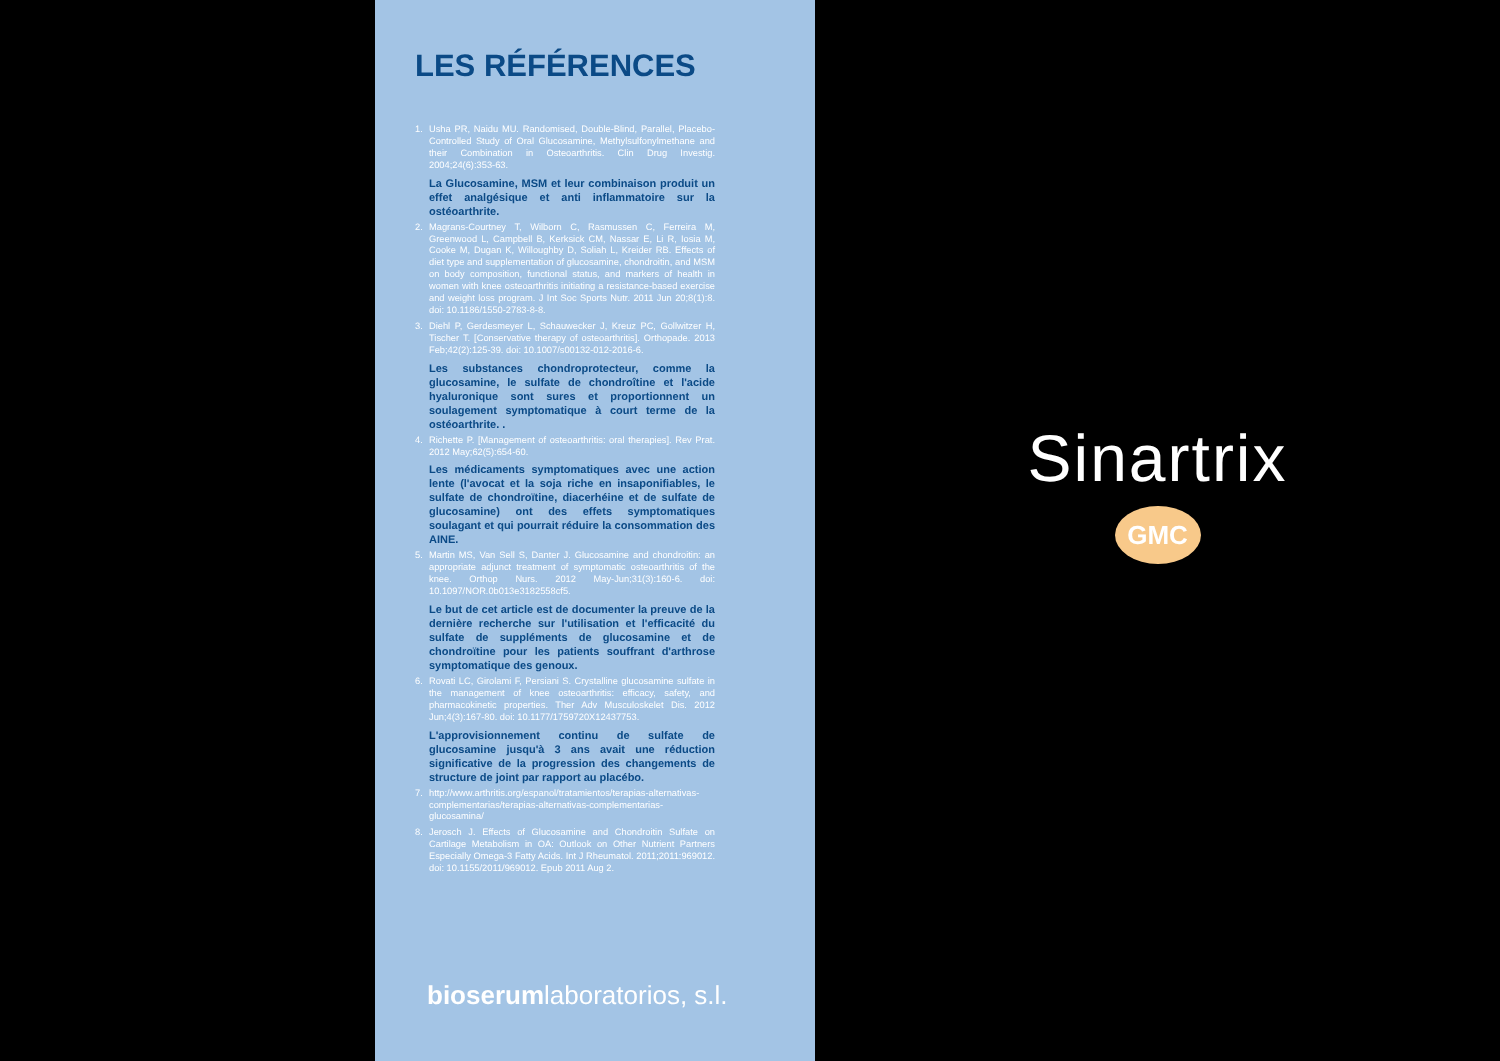LES RÉFÉRENCES
1. Usha PR, Naidu MU. Randomised, Double-Blind, Parallel, Placebo-Controlled Study of Oral Glucosamine, Methylsulfonylmethane and their Combination in Osteoarthritis. Clin Drug Investig. 2004;24(6):353-63.
La Glucosamine, MSM et leur combinaison produit un effet analgésique et anti inflammatoire sur la ostéoarthrite.
2. Magrans-Courtney T, Wilborn C, Rasmussen C, Ferreira M, Greenwood L, Campbell B, Kerksick CM, Nassar E, Li R, Iosia M, Cooke M, Dugan K, Willoughby D, Soliah L, Kreider RB. Effects of diet type and supplementation of glucosamine, chondroitin, and MSM on body composition, functional status, and markers of health in women with knee osteoarthritis initiating a resistance-based exercise and weight loss program. J Int Soc Sports Nutr. 2011 Jun 20;8(1):8. doi: 10.1186/1550-2783-8-8.
3. Diehl P, Gerdesmeyer L, Schauwecker J, Kreuz PC, Gollwitzer H, Tischer T. [Conservative therapy of osteoarthritis]. Orthopade. 2013 Feb;42(2):125-39. doi: 10.1007/s00132-012-2016-6.
Les substances chondroprotecteur, comme la glucosamine, le sulfate de chondroîtine et l'acide hyaluronique sont sures et proportionnent un soulagement symptomatique à court terme de la ostéoarthrite. .
4. Richette P. [Management of osteoarthritis: oral therapies]. Rev Prat. 2012 May;62(5):654-60.
Les médicaments symptomatiques avec une action lente (l'avocat et la soja riche en insaponifiables, le sulfate de chondroïtine, diacerhéine et de sulfate de glucosamine) ont des effets symptomatiques soulagant et qui pourrait réduire la consommation des AINE.
5. Martin MS, Van Sell S, Danter J. Glucosamine and chondroitin: an appropriate adjunct treatment of symptomatic osteoarthritis of the knee. Orthop Nurs. 2012 May-Jun;31(3):160-6. doi: 10.1097/NOR.0b013e3182558cf5.
Le but de cet article est de documenter la preuve de la dernière recherche sur l'utilisation et l'efficacité du sulfate de suppléments de glucosamine et de chondroïtine pour les patients souffrant d'arthrose symptomatique des genoux.
6. Rovati LC, Girolami F, Persiani S. Crystalline glucosamine sulfate in the management of knee osteoarthritis: efficacy, safety, and pharmacokinetic properties. Ther Adv Musculoskelet Dis. 2012 Jun;4(3):167-80. doi: 10.1177/1759720X12437753.
L'approvisionnement continu de sulfate de glucosamine jusqu'à 3 ans avait une réduction significative de la progression des changements de structure de joint par rapport au placébo.
7. http://www.arthritis.org/espanol/tratamientos/terapias-alternativas-complementarias/terapias-alternativas-complementarias-glucosamina/
8. Jerosch J. Effects of Glucosamine and Chondroitin Sulfate on Cartilage Metabolism in OA: Outlook on Other Nutrient Partners Especially Omega-3 Fatty Acids. Int J Rheumatol. 2011;2011:969012. doi: 10.1155/2011/969012. Epub 2011 Aug 2.
bioserumlaboratorios, s.l.
Sinartrix
GMC